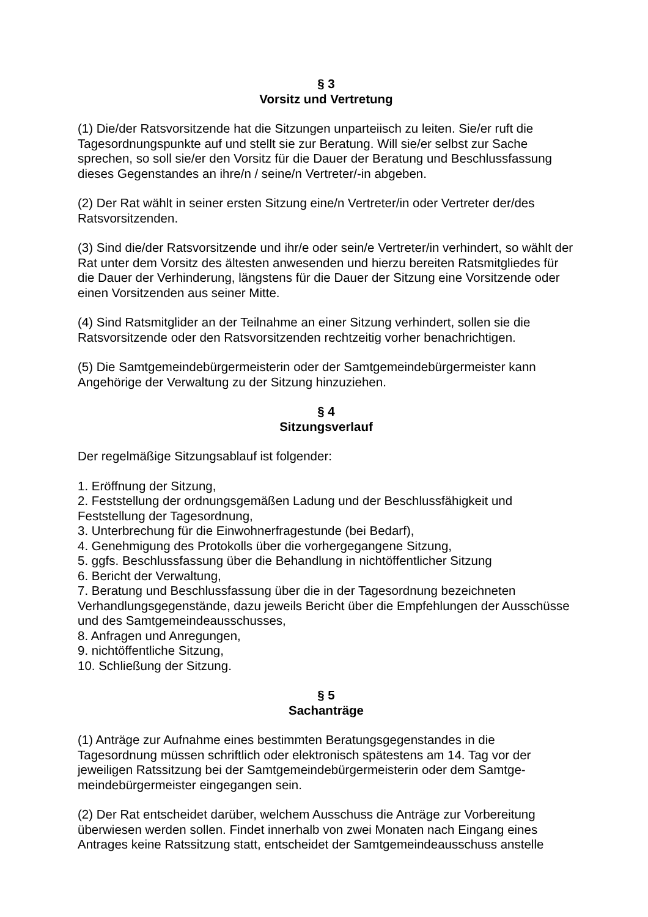§ 3
Vorsitz und Vertretung
(1) Die/der Ratsvorsitzende hat die Sitzungen unparteiisch zu leiten. Sie/er ruft die Tagesordnungspunkte auf und stellt sie zur Beratung. Will sie/er selbst zur Sache sprechen, so soll sie/er den Vorsitz für die Dauer der Beratung und Beschlussfassung dieses Gegenstandes an ihre/n / seine/n Vertreter/-in abgeben.
(2) Der Rat wählt in seiner ersten Sitzung eine/n Vertreter/in oder Vertreter der/des Ratsvorsitzenden.
(3) Sind die/der Ratsvorsitzende und ihr/e oder sein/e Vertreter/in verhindert, so wählt der Rat unter dem Vorsitz des ältesten anwesenden und hierzu bereiten Ratsmitgliedes für die Dauer der Verhinderung, längstens für die Dauer der Sitzung eine Vorsitzende oder einen Vorsitzenden aus seiner Mitte.
(4) Sind Ratsmitglider an der Teilnahme an einer Sitzung verhindert, sollen sie die Ratsvorsitzende oder den Ratsvorsitzenden rechtzeitig vorher benachrichtigen.
(5) Die Samtgemeindebürgermeisterin oder der Samtgemeindebürgermeister kann Angehörige der Verwaltung zu der Sitzung hinzuziehen.
§ 4
Sitzungsverlauf
Der regelmäßige Sitzungsablauf ist folgender:
1. Eröffnung der Sitzung,
2. Feststellung der ordnungsgemäßen Ladung und der Beschlussfähigkeit und Feststellung der Tagesordnung,
3. Unterbrechung für die Einwohnerfragestunde (bei Bedarf),
4. Genehmigung des Protokolls über die vorhergegangene Sitzung,
5. ggfs. Beschlussfassung über die Behandlung in nichtöffentlicher Sitzung
6. Bericht der Verwaltung,
7. Beratung und Beschlussfassung über die in der Tagesordnung bezeichneten Verhandlungsgegenstände, dazu jeweils Bericht über die Empfehlungen der Ausschüsse und des Samtgemeindeausschusses,
8. Anfragen und Anregungen,
9. nichtöffentliche Sitzung,
10. Schließung der Sitzung.
§ 5
Sachanträge
(1) Anträge zur Aufnahme eines bestimmten Beratungsgegenstandes in die Tagesordnung müssen schriftlich oder elektronisch spätestens am 14. Tag vor der jeweiligen Ratssitzung bei der Samtgemeindebürgermeisterin oder dem Samtge-meindebürgermeister eingegangen sein.
(2) Der Rat entscheidet darüber, welchem Ausschuss die Anträge zur Vorbereitung überwiesen werden sollen. Findet innerhalb von zwei Monaten nach Eingang eines Antrages keine Ratssitzung statt, entscheidet der Samtgemeindeausschuss anstelle